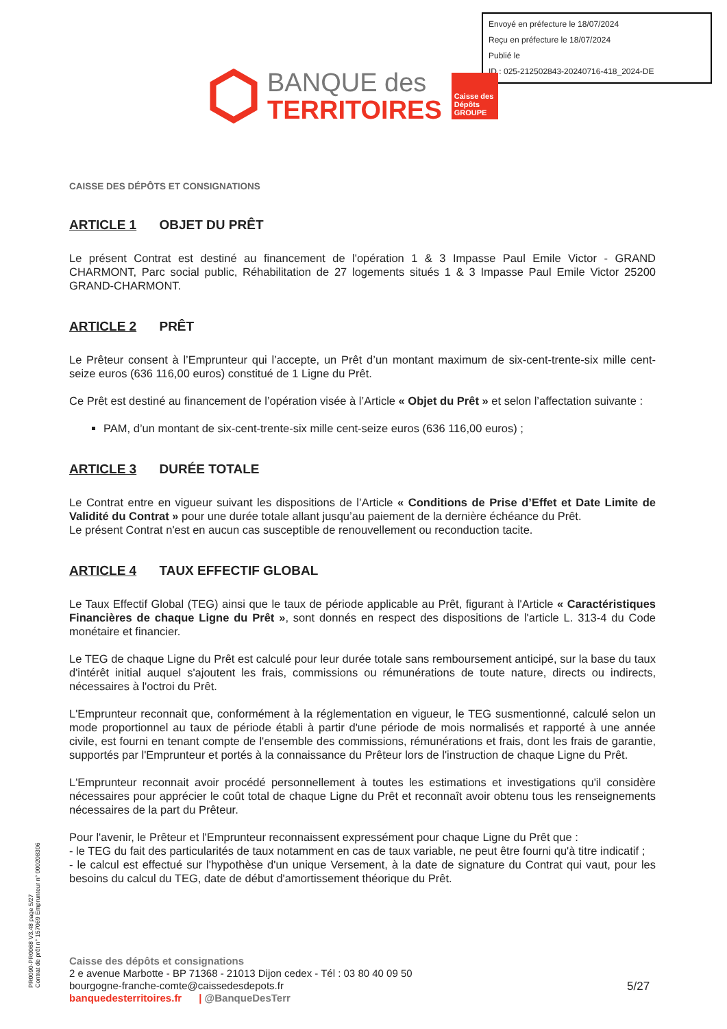Envoyé en préfecture le 18/07/2024
Reçu en préfecture le 18/07/2024
Publié le
ID : 025-212502843-20240716-418_2024-DE
BANQUE des
TERRITOIRES
Caisse des Dépôts GROUPE
CAISSE DES DÉPÔTS ET CONSIGNATIONS
ARTICLE 1 OBJET DU PRÊT
Le présent Contrat est destiné au financement de l'opération 1 & 3 Impasse Paul Emile Victor - GRAND CHARMONT, Parc social public, Réhabilitation de 27 logements situés 1 & 3 Impasse Paul Emile Victor 25200 GRAND-CHARMONT.
ARTICLE 2 PRÊT
Le Prêteur consent à l’Emprunteur qui l’accepte, un Prêt d’un montant maximum de six-cent-trente-six mille cent-seize euros (636 116,00 euros) constitué de 1 Ligne du Prêt.
Ce Prêt est destiné au financement de l’opération visée à l’Article « Objet du Prêt » et selon l’affectation suivante :
PAM, d’un montant de six-cent-trente-six mille cent-seize euros (636 116,00 euros) ;
ARTICLE 3 DURÉE TOTALE
Le Contrat entre en vigueur suivant les dispositions de l’Article « Conditions de Prise d’Effet et Date Limite de Validité du Contrat » pour une durée totale allant jusqu’au paiement de la dernière échéance du Prêt.
Le présent Contrat n'est en aucun cas susceptible de renouvellement ou reconduction tacite.
ARTICLE 4 TAUX EFFECTIF GLOBAL
Le Taux Effectif Global (TEG) ainsi que le taux de période applicable au Prêt, figurant à l'Article « Caractéristiques Financières de chaque Ligne du Prêt », sont donnés en respect des dispositions de l'article L. 313-4 du Code monétaire et financier.
Le TEG de chaque Ligne du Prêt est calculé pour leur durée totale sans remboursement anticipé, sur la base du taux d'intérêt initial auquel s'ajoutent les frais, commissions ou rémunérations de toute nature, directs ou indirects, nécessaires à l'octroi du Prêt.
L'Emprunteur reconnait que, conformément à la réglementation en vigueur, le TEG susmentionné, calculé selon un mode proportionnel au taux de période établi à partir d'une période de mois normalisés et rapporté à une année civile, est fourni en tenant compte de l'ensemble des commissions, rémunérations et frais, dont les frais de garantie, supportés par l'Emprunteur et portés à la connaissance du Prêteur lors de l'instruction de chaque Ligne du Prêt.
L'Emprunteur reconnait avoir procédé personnellement à toutes les estimations et investigations qu'il considère nécessaires pour apprécier le coût total de chaque Ligne du Prêt et reconnaît avoir obtenu tous les renseignements nécessaires de la part du Prêteur.
Pour l'avenir, le Prêteur et l'Emprunteur reconnaissent expressément pour chaque Ligne du Prêt que :
- le TEG du fait des particularités de taux notamment en cas de taux variable, ne peut être fourni qu'à titre indicatif ;
- le calcul est effectué sur l'hypothèse d'un unique Versement, à la date de signature du Contrat qui vaut, pour les besoins du calcul du TEG, date de début d'amortissement théorique du Prêt.
PR0090-PR0068 V3.48 page 5/27
Contrat de prêt n° 157069 Emprunteur n° 000208306
Caisse des dépôts et consignations
2 e avenue Marbotte - BP 71368 - 21013 Dijon cedex - Tél : 03 80 40 09 50
bourgogne-franche-comte@caissedesdepots.fr
banquedesterritoires.fr | @BanqueDesTerr
5/27